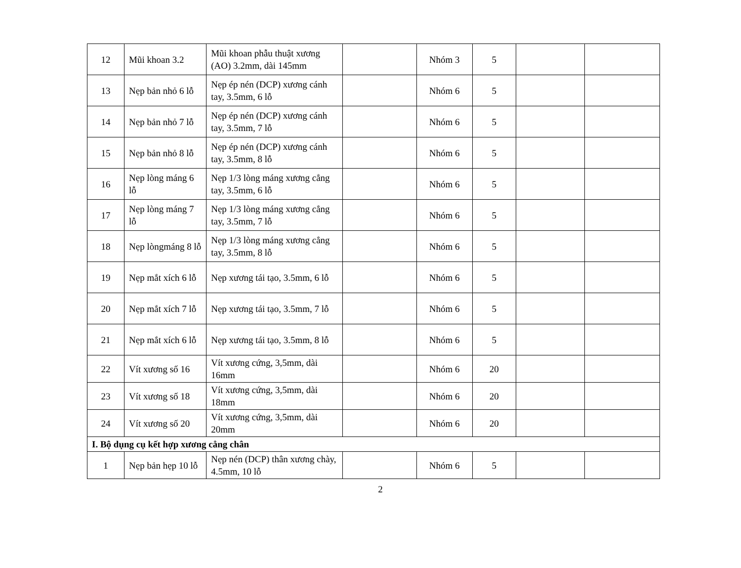| 12 | Mũi khoan 3.2 | Mũi khoan phẫu thuật xương (AO) 3.2mm, dài 145mm | | Nhóm 3 | 5 | | |
| 13 | Nẹp bản nhỏ 6 lỗ | Nẹp ép nén (DCP) xương cánh tay, 3.5mm, 6 lỗ | | Nhóm 6 | 5 | | |
| 14 | Nẹp bản nhỏ 7 lỗ | Nẹp ép nén (DCP) xương cánh tay, 3.5mm, 7 lỗ | | Nhóm 6 | 5 | | |
| 15 | Nẹp bản nhỏ 8 lỗ | Nẹp ép nén (DCP) xương cánh tay, 3.5mm, 8 lỗ | | Nhóm 6 | 5 | | |
| 16 | Nẹp lòng máng 6 lỗ | Nẹp 1/3 lòng máng xương cẳng tay, 3.5mm, 6 lỗ | | Nhóm 6 | 5 | | |
| 17 | Nẹp lòng máng 7 lỗ | Nẹp 1/3 lòng máng xương cẳng tay, 3.5mm, 7 lỗ | | Nhóm 6 | 5 | | |
| 18 | Nẹp lòngmáng 8 lỗ | Nẹp 1/3 lòng máng xương cẳng tay, 3.5mm, 8 lỗ | | Nhóm 6 | 5 | | |
| 19 | Nẹp mắt xích 6 lỗ | Nẹp xương tái tạo, 3.5mm, 6 lỗ | | Nhóm 6 | 5 | | |
| 20 | Nẹp mắt xích 7 lỗ | Nẹp xương tái tạo, 3.5mm, 7 lỗ | | Nhóm 6 | 5 | | |
| 21 | Nẹp mắt xích 6 lỗ | Nẹp xương tái tạo, 3.5mm, 8 lỗ | | Nhóm 6 | 5 | | |
| 22 | Vít xương số 16 | Vít xương cứng, 3,5mm, dài 16mm | | Nhóm 6 | 20 | | |
| 23 | Vít xương số 18 | Vít xương cứng, 3,5mm, dài 18mm | | Nhóm 6 | 20 | | |
| 24 | Vít xương số 20 | Vít xương cứng, 3,5mm, dài 20mm | | Nhóm 6 | 20 | | |
| I. Bộ dụng cụ kết hợp xương cẳng chân | | | | | | | |
| 1 | Nẹp bản hẹp 10 lỗ | Nẹp nén (DCP) thân xương chày, 4.5mm, 10 lỗ | | Nhóm 6 | 5 | | |
2